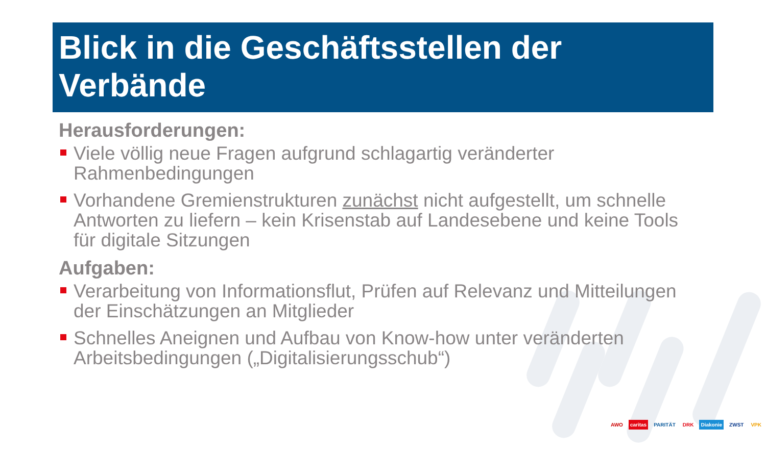Blick in die Geschäftsstellen der Verbände
Herausforderungen:
Viele völlig neue Fragen aufgrund schlagartig veränderter Rahmenbedingungen
Vorhandene Gremienstrukturen zunächst nicht aufgestellt, um schnelle Antworten zu liefern – kein Krisenstab auf Landesebene und keine Tools für digitale Sitzungen
Aufgaben:
Verarbeitung von Informationsflut, Prüfen auf Relevanz und Mitteilungen der Einschätzungen an Mitglieder
Schnelles Aneignen und Aufbau von Know-how unter veränderten Arbeitsbedingungen („Digitalisierungsschub“)
AWO caritas PARITÄT DRK Diakonie ZWST VPK